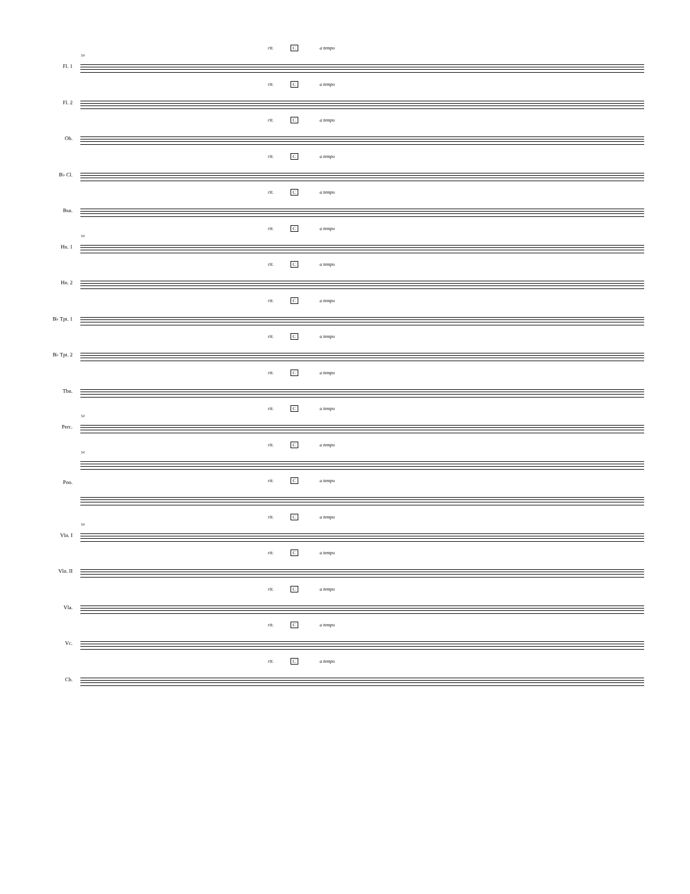rit. Ca tempo
54
Fl. 1
rit. Ca tempo
Fl. 2
rit. Ca tempo
Ob.
rit. Ca tempo
B♭ Cl.
rit. Ca tempo
Bsn.
rit. Ca tempo
54
Hn. 1
rit. Ca tempo
Hn. 2
rit. Ca tempo
B♭ Tpt. 1
rit. Ca tempo
B♭ Tpt. 2
rit. Ca tempo
Tbn.
rit. Ca tempo
54
Perc.
rit. Ca tempo
54
Pno.
rit. Ca tempo
rit. Ca tempo
54
Vln. I
rit. Ca tempo
Vln. II
rit. Ca tempo
Vla.
rit. Ca tempo
Vc.
rit. Ca tempo
Cb.